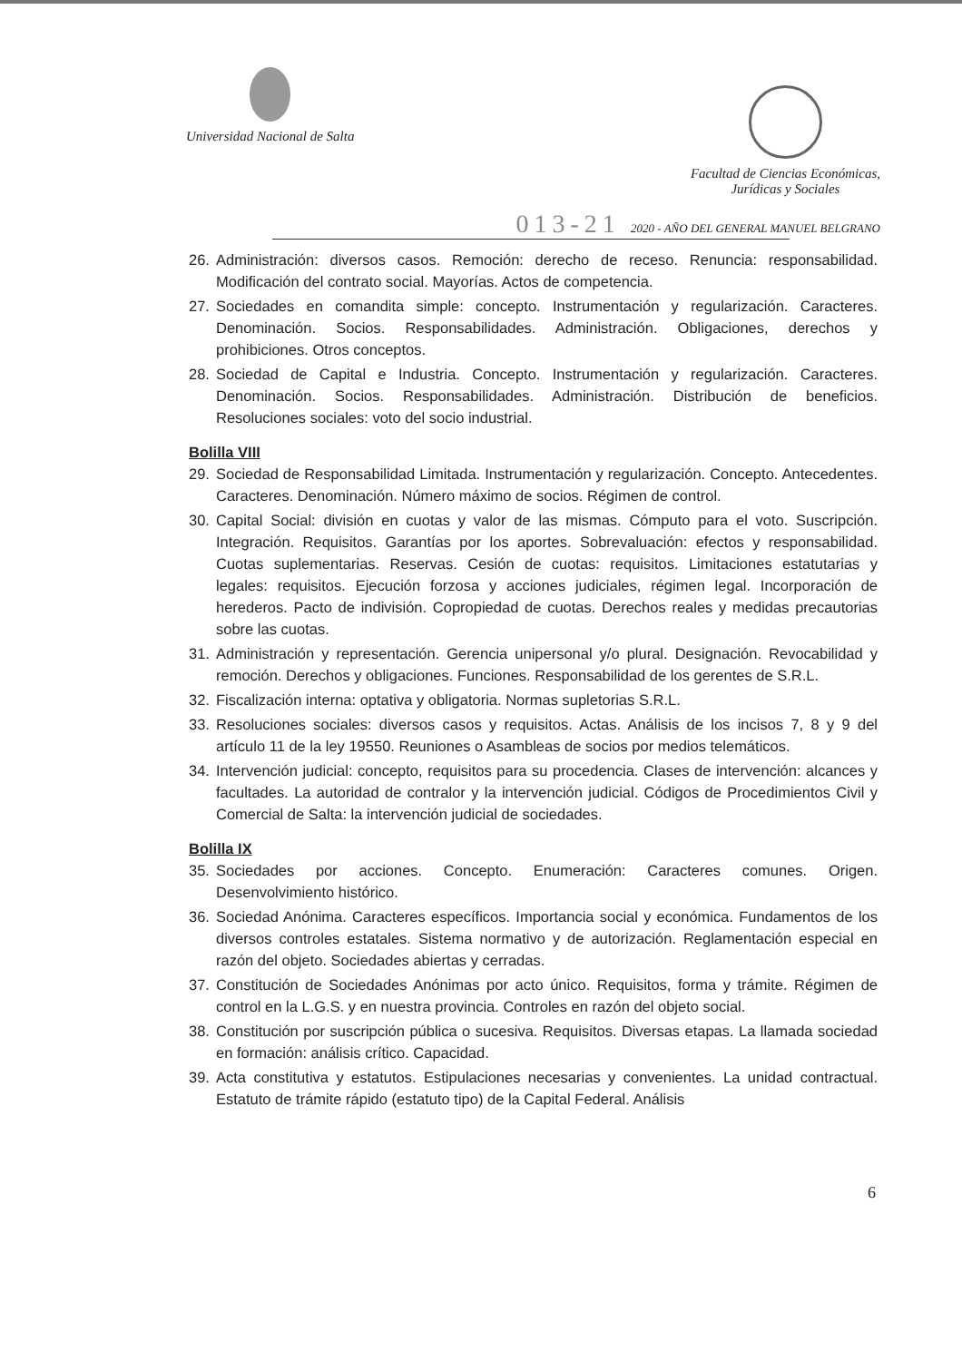Universidad Nacional de Salta
Facultad de Ciencias Económicas,
Jurídicas y Sociales
013-21 2020 - AÑO DEL GENERAL MANUEL BELGRANO
26. Administración: diversos casos. Remoción: derecho de receso. Renuncia: responsabilidad. Modificación del contrato social. Mayorías. Actos de competencia.
27. Sociedades en comandita simple: concepto. Instrumentación y regularización. Caracteres. Denominación. Socios. Responsabilidades. Administración. Obligaciones, derechos y prohibiciones. Otros conceptos.
28. Sociedad de Capital e Industria. Concepto. Instrumentación y regularización. Caracteres. Denominación. Socios. Responsabilidades. Administración. Distribución de beneficios. Resoluciones sociales: voto del socio industrial.
Bolilla VIII
29. Sociedad de Responsabilidad Limitada. Instrumentación y regularización. Concepto. Antecedentes. Caracteres. Denominación. Número máximo de socios. Régimen de control.
30. Capital Social: división en cuotas y valor de las mismas. Cómputo para el voto. Suscripción. Integración. Requisitos. Garantías por los aportes. Sobrevaluación: efectos y responsabilidad. Cuotas suplementarias. Reservas. Cesión de cuotas: requisitos. Limitaciones estatutarias y legales: requisitos. Ejecución forzosa y acciones judiciales, régimen legal. Incorporación de herederos. Pacto de indivisión. Copropiedad de cuotas. Derechos reales y medidas precautorias sobre las cuotas.
31. Administración y representación. Gerencia unipersonal y/o plural. Designación. Revocabilidad y remoción. Derechos y obligaciones. Funciones. Responsabilidad de los gerentes de S.R.L.
32. Fiscalización interna: optativa y obligatoria. Normas supletorias S.R.L.
33. Resoluciones sociales: diversos casos y requisitos. Actas. Análisis de los incisos 7, 8 y 9 del artículo 11 de la ley 19550. Reuniones o Asambleas de socios por medios telemáticos.
34. Intervención judicial: concepto, requisitos para su procedencia. Clases de intervención: alcances y facultades. La autoridad de contralor y la intervención judicial. Códigos de Procedimientos Civil y Comercial de Salta: la intervención judicial de sociedades.
Bolilla IX
35. Sociedades por acciones. Concepto. Enumeración: Caracteres comunes. Origen. Desenvolvimiento histórico.
36. Sociedad Anónima. Caracteres específicos. Importancia social y económica. Fundamentos de los diversos controles estatales. Sistema normativo y de autorización. Reglamentación especial en razón del objeto. Sociedades abiertas y cerradas.
37. Constitución de Sociedades Anónimas por acto único. Requisitos, forma y trámite. Régimen de control en la L.G.S. y en nuestra provincia. Controles en razón del objeto social.
38. Constitución por suscripción pública o sucesiva. Requisitos. Diversas etapas. La llamada sociedad en formación: análisis crítico. Capacidad.
39. Acta constitutiva y estatutos. Estipulaciones necesarias y convenientes. La unidad contractual. Estatuto de trámite rápido (estatuto tipo) de la Capital Federal. Análisis
6